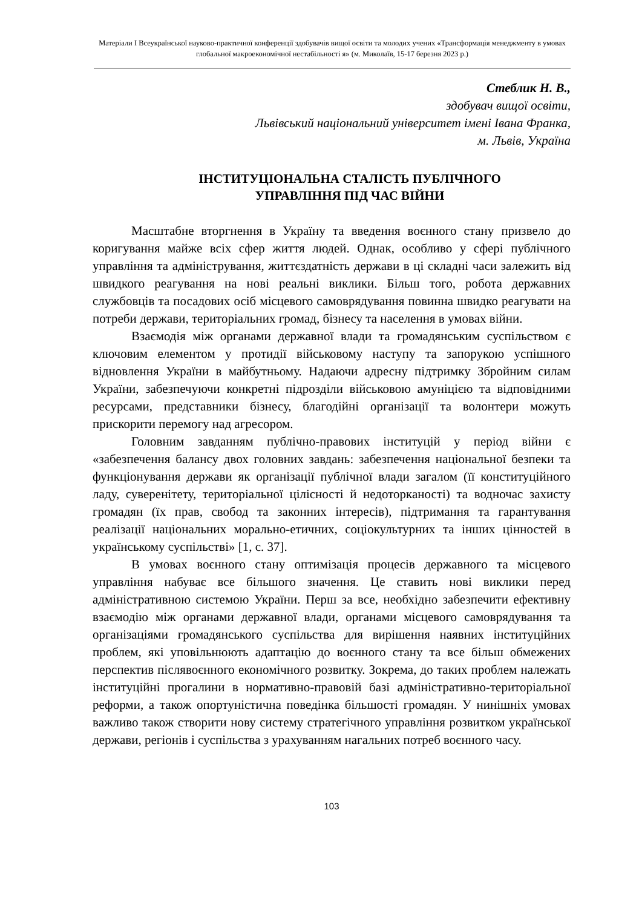Матеріали I Всеукраїнської науково-практичної конференції здобувачів вищої освіти та молодих учених «Трансформація менеджменту в умовах глобальної макроекономічної нестабільності я» (м. Миколаїв, 15-17 березня 2023 р.)
Стеблик Н. В.,
здобувач вищої освіти,
Львівський національний університет імені Івана Франка,
м. Львів, Україна
ІНСТИТУЦІОНАЛЬНА СТАЛІСТЬ ПУБЛІЧНОГО
УПРАВЛІННЯ ПІД ЧАС ВІЙНИ
Масштабне вторгнення в Україну та введення воєнного стану призвело до коригування майже всіх сфер життя людей. Однак, особливо у сфері публічного управління та адміністрування, життєздатність держави в ці складні часи залежить від швидкого реагування на нові реальні виклики. Більш того, робота державних службовців та посадових осіб місцевого самоврядування повинна швидко реагувати на потреби держави, територіальних громад, бізнесу та населення в умовах війни.
Взаємодія між органами державної влади та громадянським суспільством є ключовим елементом у протидії військовому наступу та запорукою успішного відновлення України в майбутньому. Надаючи адресну підтримку Збройним силам України, забезпечуючи конкретні підрозділи військовою амуніцією та відповідними ресурсами, представники бізнесу, благодійні організації та волонтери можуть прискорити перемогу над агресором.
Головним завданням публічно-правових інституцій у період війни є «забезпечення балансу двох головних завдань: забезпечення національної безпеки та функціонування держави як організації публічної влади загалом (її конституційного ладу, суверенітету, територіальної цілісності й недоторканості) та водночас захисту громадян (їх прав, свобод та законних інтересів), підтримання та гарантування реалізації національних морально-етичних, соціокультурних та інших цінностей в українському суспільстві» [1, с. 37].
В умовах воєнного стану оптимізація процесів державного та місцевого управління набуває все більшого значення. Це ставить нові виклики перед адміністративною системою України. Перш за все, необхідно забезпечити ефективну взаємодію між органами державної влади, органами місцевого самоврядування та організаціями громадянського суспільства для вирішення наявних інституційних проблем, які уповільнюють адаптацію до воєнного стану та все більш обмежених перспектив післявоєнного економічного розвитку. Зокрема, до таких проблем належать інституційні прогалини в нормативно-правовій базі адміністративно-територіальної реформи, а також опортуністична поведінка більшості громадян. У нинішніх умовах важливо також створити нову систему стратегічного управління розвитком української держави, регіонів і суспільства з урахуванням нагальних потреб воєнного часу.
103